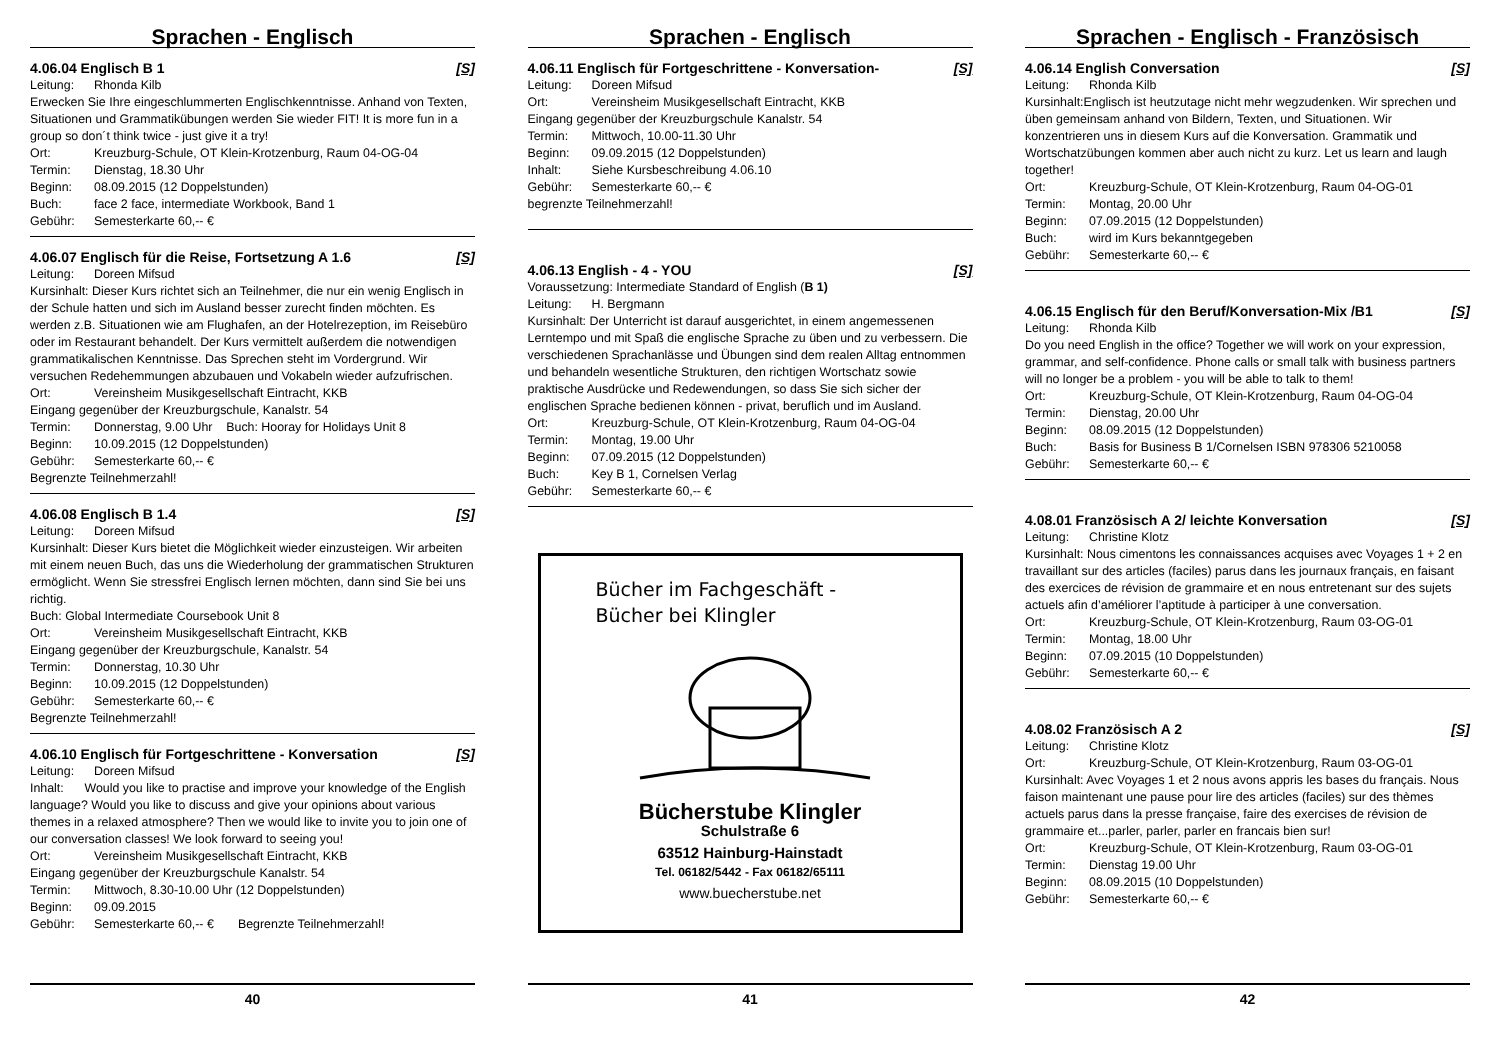Sprachen - Englisch
4.06.04 Englisch B 1 [S]
Leitung: Rhonda Kilb
Erwecken Sie Ihre eingeschlummerten Englischkenntnisse. Anhand von Texten, Situationen und Grammatikübungen werden Sie wieder FIT! It is more fun in a group so don´t think twice - just give it a try!
Ort: Kreuzburg-Schule, OT Klein-Krotzenburg, Raum 04-OG-04
Termin: Dienstag, 18.30 Uhr
Beginn: 08.09.2015 (12 Doppelstunden)
Buch: face 2 face, intermediate Workbook, Band 1
Gebühr: Semesterkarte 60,-- €
4.06.07 Englisch für die Reise, Fortsetzung A 1.6 [S]
Leitung: Doreen Mifsud
Kursinhalt: Dieser Kurs richtet sich an Teilnehmer, die nur ein wenig Englisch in der Schule hatten und sich im Ausland besser zurecht finden möchten. Es werden z.B. Situationen wie am Flughafen, an der Hotelrezeption, im Reisebüro oder im Restaurant behandelt. Der Kurs vermittelt außerdem die notwendigen grammatikalischen Kenntnisse. Das Sprechen steht im Vordergrund. Wir versuchen Redehemmungen abzubauen und Vokabeln wieder aufzufrischen.
Ort: Vereinsheim Musikgesellschaft Eintracht, KKB
Eingang gegenüber der Kreuzburgschule, Kanalstr. 54
Termin: Donnerstag, 9.00 Uhr Buch: Hooray for Holidays Unit 8
Beginn: 10.09.2015 (12 Doppelstunden)
Gebühr: Semesterkarte 60,-- €
Begrenzte Teilnehmerzahl!
4.06.08 Englisch B 1.4 [S]
Leitung: Doreen Mifsud
Kursinhalt: Dieser Kurs bietet die Möglichkeit wieder einzusteigen. Wir arbeiten mit einem neuen Buch, das uns die Wiederholung der grammatischen Strukturen ermöglicht. Wenn Sie stressfrei Englisch lernen möchten, dann sind Sie bei uns richtig.
Buch: Global Intermediate Coursebook Unit 8
Ort: Vereinsheim Musikgesellschaft Eintracht, KKB
Eingang gegenüber der Kreuzburgschule, Kanalstr. 54
Termin: Donnerstag, 10.30 Uhr
Beginn: 10.09.2015 (12 Doppelstunden)
Gebühr: Semesterkarte 60,-- €
Begrenzte Teilnehmerzahl!
4.06.10 Englisch für Fortgeschrittene - Konversation [S]
Leitung: Doreen Mifsud
Inhalt: Would you like to practise and improve your knowledge of the English language? Would you like to discuss and give your opinions about various themes in a relaxed atmosphere? Then we would like to invite you to join one of our conversation classes! We look forward to seeing you!
Ort: Vereinsheim Musikgesellschaft Eintracht, KKB
Eingang gegenüber der Kreuzburgschule Kanalstr. 54
Termin: Mittwoch, 8.30-10.00 Uhr (12 Doppelstunden)
Beginn: 09.09.2015
Gebühr: Semesterkarte 60,-- € Begrenzte Teilnehmerzahl!
40
Sprachen - Englisch
4.06.11 Englisch für Fortgeschrittene - Konversation- [S]
Leitung: Doreen Mifsud
Ort: Vereinsheim Musikgesellschaft Eintracht, KKB
Eingang gegenüber der Kreuzburgschule Kanalstr. 54
Termin: Mittwoch, 10.00-11.30 Uhr
Beginn: 09.09.2015 (12 Doppelstunden)
Inhalt: Siehe Kursbeschreibung 4.06.10
Gebühr: Semesterkarte 60,-- €
begrenzte Teilnehmerzahl!
4.06.13 English - 4 - YOU [S]
Voraussetzung: Intermediate Standard of English (B 1)
Leitung: H. Bergmann
Kursinhalt: Der Unterricht ist darauf ausgerichtet, in einem angemessenen Lerntempo und mit Spaß die englische Sprache zu üben und zu verbessern. Die verschiedenen Sprachanlässe und Übungen sind dem realen Alltag entnommen und behandeln wesentliche Strukturen, den richtigen Wortschatz sowie praktische Ausdrücke und Redewendungen, so dass Sie sich sicher der englischen Sprache bedienen können - privat, beruflich und im Ausland.
Ort: Kreuzburg-Schule, OT Klein-Krotzenburg, Raum 04-OG-04
Termin: Montag, 19.00 Uhr
Beginn: 07.09.2015 (12 Doppelstunden)
Buch: Key B 1, Cornelsen Verlag
Gebühr: Semesterkarte 60,-- €
Bücher im Fachgeschäft -
Bücher bei Klingler
Bücherstube Klingler
Schulstraße 6
63512 Hainburg-Hainstadt
Tel. 06182/5442 - Fax 06182/65111
www.buecherstube.net
41
Sprachen - Englisch - Französisch
4.06.14 English Conversation [S]
Leitung: Rhonda Kilb
Kursinhalt:Englisch ist heutzutage nicht mehr wegzudenken. Wir sprechen und üben gemeinsam anhand von Bildern, Texten, und Situationen. Wir konzentrieren uns in diesem Kurs auf die Konversation. Grammatik und Wortschatzübungen kommen aber auch nicht zu kurz. Let us learn and laugh together!
Ort: Kreuzburg-Schule, OT Klein-Krotzenburg, Raum 04-OG-01
Termin: Montag, 20.00 Uhr
Beginn: 07.09.2015 (12 Doppelstunden)
Buch: wird im Kurs bekanntgegeben
Gebühr: Semesterkarte 60,-- €
4.06.15 Englisch für den Beruf/Konversation-Mix /B1 [S]
Leitung: Rhonda Kilb
Do you need English in the office? Together we will work on your expression, grammar, and self-confidence. Phone calls or small talk with business partners will no longer be a problem - you will be able to talk to them!
Ort: Kreuzburg-Schule, OT Klein-Krotzenburg, Raum 04-OG-04
Termin: Dienstag, 20.00 Uhr
Beginn: 08.09.2015 (12 Doppelstunden)
Buch: Basis for Business B 1/Cornelsen ISBN 978306 5210058
Gebühr: Semesterkarte 60,-- €
4.08.01 Französisch A 2/ leichte Konversation [S]
Leitung: Christine Klotz
Kursinhalt: Nous cimentons les connaissances acquises avec Voyages 1 + 2 en travaillant sur des articles (faciles) parus dans les journaux français, en faisant des exercices de révision de grammaire et en nous entretenant sur des sujets actuels afin d’améliorer l’aptitude à participer à une conversation.
Ort: Kreuzburg-Schule, OT Klein-Krotzenburg, Raum 03-OG-01
Termin: Montag, 18.00 Uhr
Beginn: 07.09.2015 (10 Doppelstunden)
Gebühr: Semesterkarte 60,-- €
4.08.02 Französisch A 2 [S]
Leitung: Christine Klotz
Ort: Kreuzburg-Schule, OT Klein-Krotzenburg, Raum 03-OG-01
Kursinhalt: Avec Voyages 1 et 2 nous avons appris les bases du français. Nous faison maintenant une pause pour lire des articles (faciles) sur des thèmes actuels parus dans la presse française, faire des exercises de révision de grammaire et...parler, parler, parler en francais bien sur!
Ort: Kreuzburg-Schule, OT Klein-Krotzenburg, Raum 03-OG-01
Termin: Dienstag 19.00 Uhr
Beginn: 08.09.2015 (10 Doppelstunden)
Gebühr: Semesterkarte 60,-- €
42